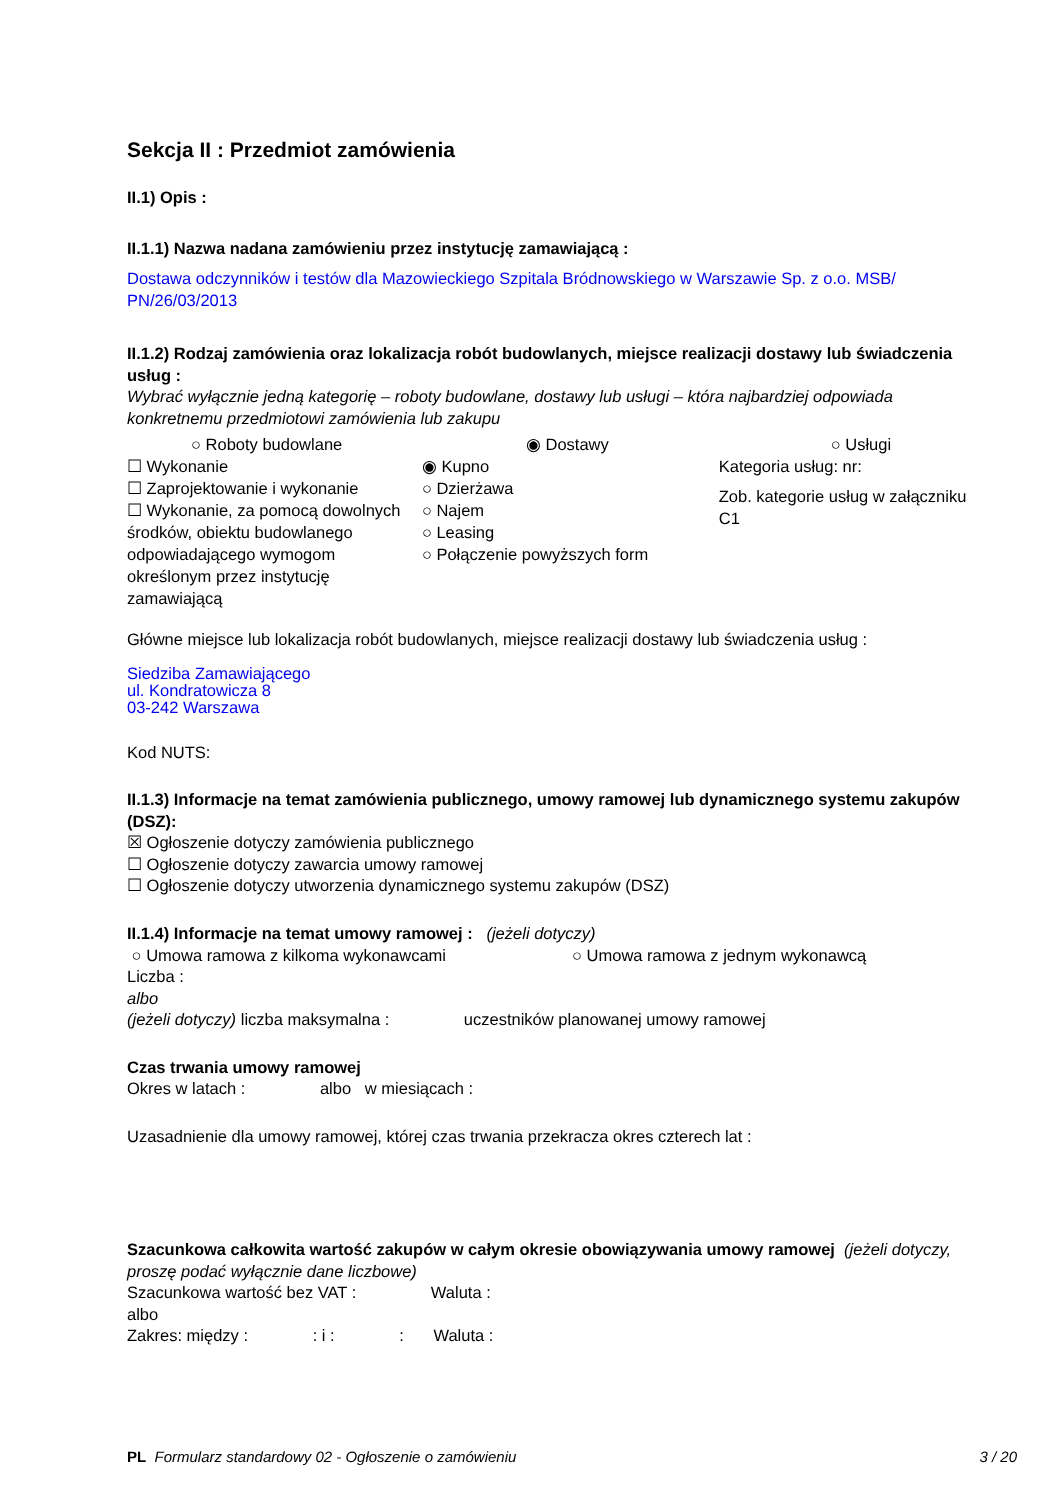Sekcja II : Przedmiot zamówienia
II.1) Opis :
II.1.1) Nazwa nadana zamówieniu przez instytucję zamawiającą :
Dostawa odczynników i testów dla Mazowieckiego Szpitala Bródnowskiego w Warszawie Sp. z o.o. MSB/ PN/26/03/2013
II.1.2) Rodzaj zamówienia oraz lokalizacja robót budowlanych, miejsce realizacji dostawy lub świadczenia usług :
Wybrać wyłącznie jedną kategorię – roboty budowlane, dostawy lub usługi – która najbardziej odpowiada konkretnemu przedmiotowi zamówienia lub zakupu
○ Roboty budowlane
☐ Wykonanie
☐ Zaprojektowanie i wykonanie
☐ Wykonanie, za pomocą dowolnych środków, obiektu budowlanego odpowiadającego wymogom określonym przez instytucję zamawiającą
◉ Dostawy
◉ Kupno
○ Dzierżawa
○ Najem
○ Leasing
○ Połączenie powyższych form
○ Usługi
Kategoria usług: nr:
Zob. kategorie usług w załączniku C1
Główne miejsce lub lokalizacja robót budowlanych, miejsce realizacji dostawy lub świadczenia usług :
Siedziba Zamawiającego
ul. Kondratowicza 8
03-242 Warszawa
Kod NUTS:
II.1.3) Informacje na temat zamówienia publicznego, umowy ramowej lub dynamicznego systemu zakupów (DSZ):
☒ Ogłoszenie dotyczy zamówienia publicznego
☐ Ogłoszenie dotyczy zawarcia umowy ramowej
☐ Ogłoszenie dotyczy utworzenia dynamicznego systemu zakupów (DSZ)
II.1.4) Informacje na temat umowy ramowej : (jeżeli dotyczy)
○ Umowa ramowa z kilkoma wykonawcami ○ Umowa ramowa z jednym wykonawcą
Liczba :
albo
(jeżeli dotyczy) liczba maksymalna : uczestników planowanej umowy ramowej
Czas trwania umowy ramowej
Okres w latach : albo w miesiącach :
Uzasadnienie dla umowy ramowej, której czas trwania przekracza okres czterech lat :
Szacunkowa całkowita wartość zakupów w całym okresie obowiązywania umowy ramowej (jeżeli dotyczy, proszę podać wyłącznie dane liczbowe)
Szacunkowa wartość bez VAT : Waluta :
albo
Zakres: między : : i : : Waluta :
PL Formularz standardowy 02 - Ogłoszenie o zamówieniu 3 / 20